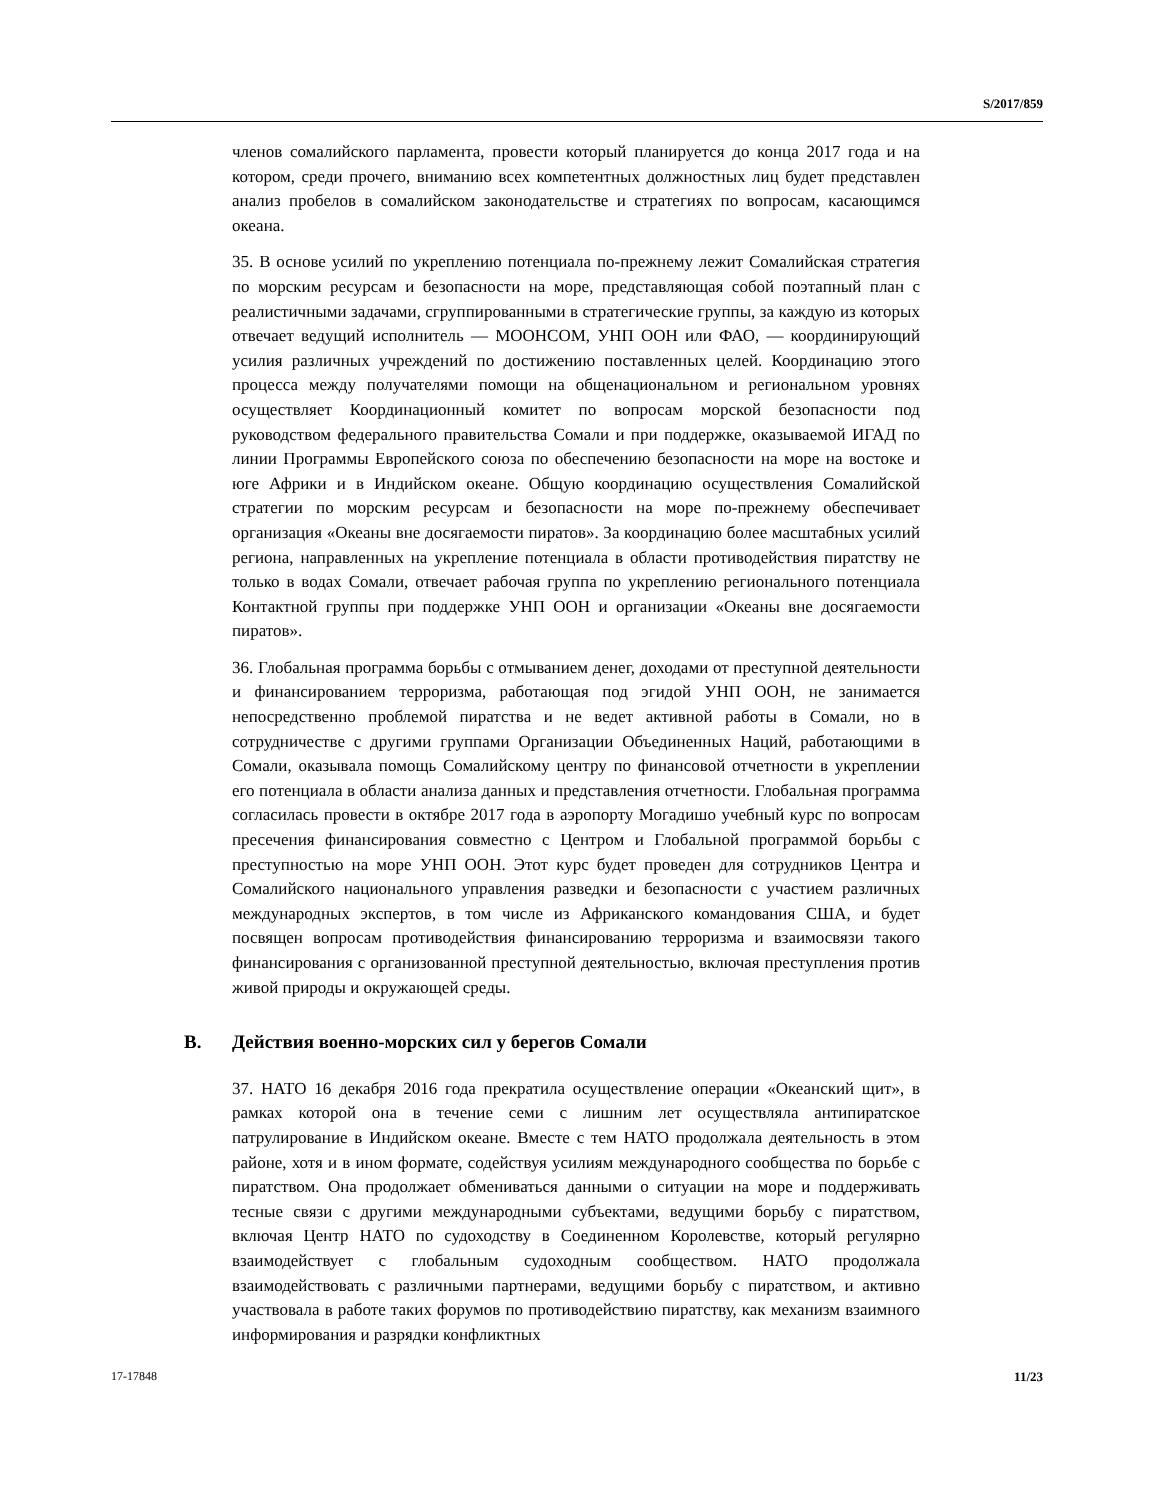S/2017/859
членов сомалийского парламента, провести который планируется до конца 2017 года и на котором, среди прочего, вниманию всех компетентных должностных лиц будет представлен анализ пробелов в сомалийском законодательстве и стратегиях по вопросам, касающимся океана.
35. В основе усилий по укреплению потенциала по-прежнему лежит Сомалийская стратегия по морским ресурсам и безопасности на море, представляющая собой поэтапный план с реалистичными задачами, сгруппированными в стратегические группы, за каждую из которых отвечает ведущий исполнитель — МООНСОМ, УНП ООН или ФАО, — координирующий усилия различных учреждений по достижению поставленных целей. Координацию этого процесса между получателями помощи на общенациональном и региональном уровнях осуществляет Координационный комитет по вопросам морской безопасности под руководством федерального правительства Сомали и при поддержке, оказываемой ИГАД по линии Программы Европейского союза по обеспечению безопасности на море на востоке и юге Африки и в Индийском океане. Общую координацию осуществления Сомалийской стратегии по морским ресурсам и безопасности на море по-прежнему обеспечивает организация «Океаны вне досягаемости пиратов». За координацию более масштабных усилий региона, направленных на укрепление потенциала в области противодействия пиратству не только в водах Сомали, отвечает рабочая группа по укреплению регионального потенциала Контактной группы при поддержке УНП ООН и организации «Океаны вне досягаемости пиратов».
36. Глобальная программа борьбы с отмыванием денег, доходами от преступной деятельности и финансированием терроризма, работающая под эгидой УНП ООН, не занимается непосредственно проблемой пиратства и не ведет активной работы в Сомали, но в сотрудничестве с другими группами Организации Объединенных Наций, работающими в Сомали, оказывала помощь Сомалийскому центру по финансовой отчетности в укреплении его потенциала в области анализа данных и представления отчетности. Глобальная программа согласилась провести в октябре 2017 года в аэропорту Могадишо учебный курс по вопросам пресечения финансирования совместно с Центром и Глобальной программой борьбы с преступностью на море УНП ООН. Этот курс будет проведен для сотрудников Центра и Сомалийского национального управления разведки и безопасности с участием различных международных экспертов, в том числе из Африканского командования США, и будет посвящен вопросам противодействия финансированию терроризма и взаимосвязи такого финансирования с организованной преступной деятельностью, включая преступления против живой природы и окружающей среды.
B. Действия военно-морских сил у берегов Сомали
37. НАТО 16 декабря 2016 года прекратила осуществление операции «Океанский щит», в рамках которой она в течение семи с лишним лет осуществляла антипиратское патрулирование в Индийском океане. Вместе с тем НАТО продолжала деятельность в этом районе, хотя и в ином формате, содействуя усилиям международного сообщества по борьбе с пиратством. Она продолжает обмениваться данными о ситуации на море и поддерживать тесные связи с другими международными субъектами, ведущими борьбу с пиратством, включая Центр НАТО по судоходству в Соединенном Королевстве, который регулярно взаимодействует с глобальным судоходным сообществом. НАТО продолжала взаимодействовать с различными партнерами, ведущими борьбу с пиратством, и активно участвовала в работе таких форумов по противодействию пиратству, как механизм взаимного информирования и разрядки конфликтных
17-17848 11/23